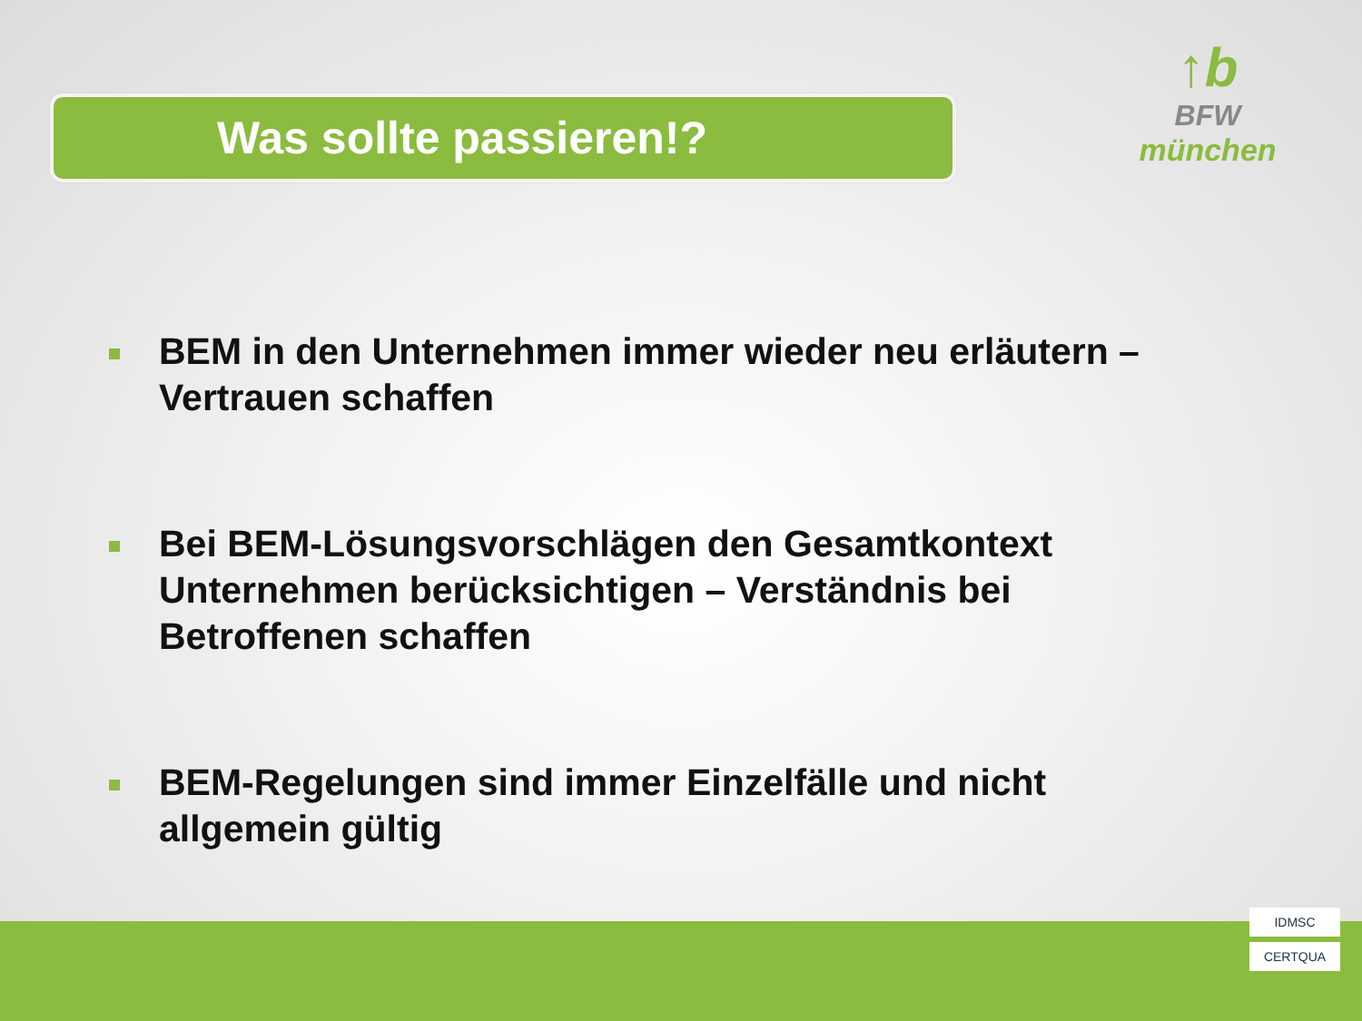Was sollte passieren!?
↑b
BFW
münchen
BEM in den Unternehmen immer wieder neu erläutern – Vertrauen schaffen
Bei BEM-Lösungsvorschlägen den Gesamtkontext Unternehmen berücksichtigen – Verständnis bei Betroffenen schaffen
BEM-Regelungen sind immer Einzelfälle und nicht allgemein gültig
IDMSC
CERTQUA